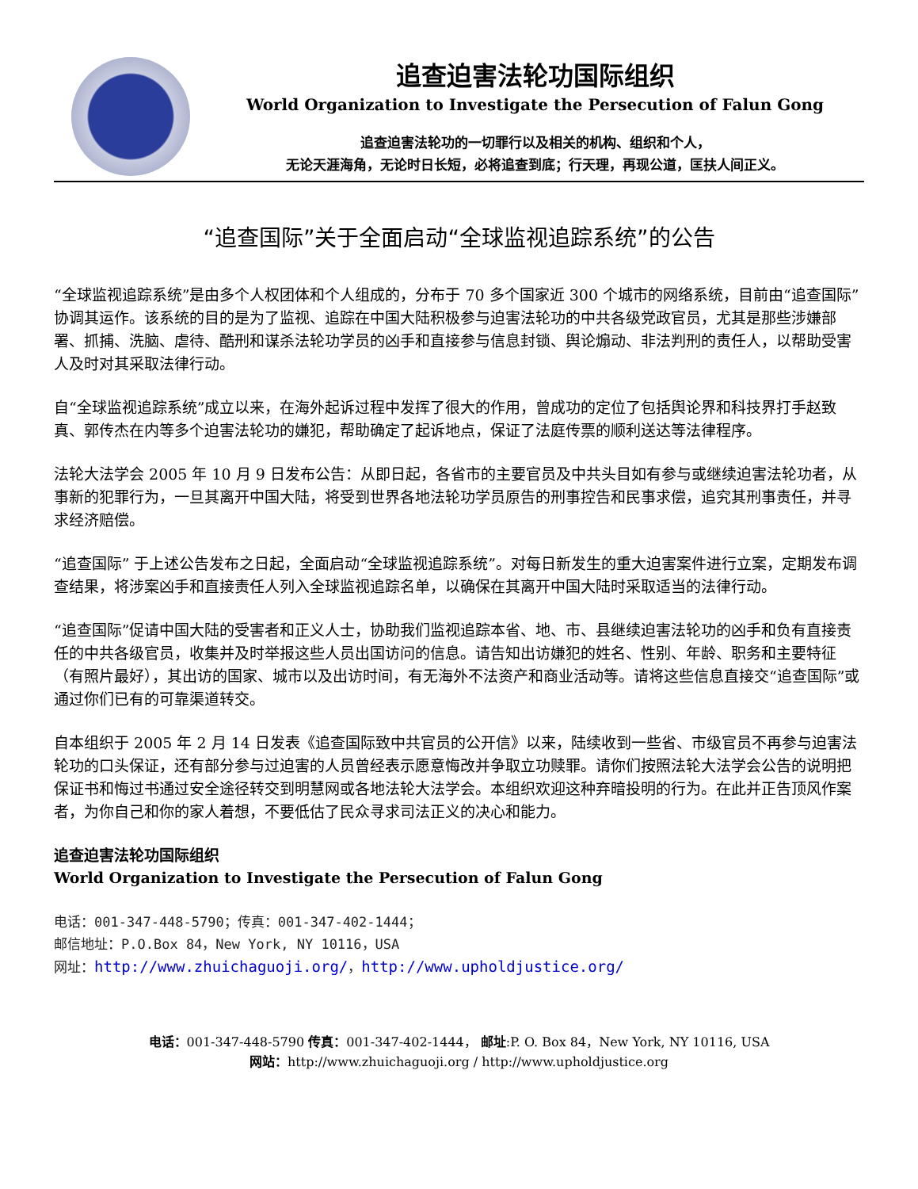追查迫害法轮功国际组织
World Organization to Investigate the Persecution of Falun Gong
追查迫害法轮功的一切罪行以及相关的机构、组织和个人，
无论天涯海角，无论时日长短，必将追查到底；行天理，再现公道，匡扶人间正义。
“追查国际”关于全面启动“全球监视追踪系统”的公告
“全球监视追踪系统”是由多个人权团体和个人组成的，分布于 70 多个国家近 300 个城市的网络系统，目前由“追查国际”协调其运作。该系统的目的是为了监视、追踪在中国大陆积极参与迫害法轮功的中共各级党政官员，尤其是那些涉嫌部署、抓捕、洗脑、虐待、酷刑和谋杀法轮功学员的凶手和直接参与信息封锁、舆论煽动、非法判刑的责任人，以帮助受害人及时对其采取法律行动。
自“全球监视追踪系统”成立以来，在海外起诉过程中发挥了很大的作用，曾成功的定位了包括舆论界和科技界打手赵致真、郭传杰在内等多个迫害法轮功的嫌犯，帮助确定了起诉地点，保证了法庭传票的顺利送达等法律程序。
法轮大法学会 2005 年 10 月 9 日发布公告：从即日起，各省市的主要官员及中共头目如有参与或继续迫害法轮功者，从事新的犯罪行为，一旦其离开中国大陆，将受到世界各地法轮功学员原告的刑事控告和民事求偿，追究其刑事责任，并寻求经济赔偿。
“追查国际” 于上述公告发布之日起，全面启动“全球监视追踪系统”。对每日新发生的重大迫害案件进行立案，定期发布调查结果，将涉案凶手和直接责任人列入全球监视追踪名单，以确保在其离开中国大陆时采取适当的法律行动。
“追查国际”促请中国大陆的受害者和正义人士，协助我们监视追踪本省、地、市、县继续迫害法轮功的凶手和负有直接责任的中共各级官员，收集并及时举报这些人员出国访问的信息。请告知出访嫌犯的姓名、性别、年龄、职务和主要特征（有照片最好），其出访的国家、城市以及出访时间，有无海外不法资产和商业活动等。请将这些信息直接交“追查国际”或通过你们已有的可靠渠道转交。
自本组织于 2005 年 2 月 14 日发表《追查国际致中共官员的公开信》以来，陆续收到一些省、市级官员不再参与迫害法轮功的口头保证，还有部分参与过迫害的人员曾经表示愿意悔改并争取立功赎罪。请你们按照法轮大法学会公告的说明把保证书和悔过书通过安全途径转交到明慧网或各地法轮大法学会。本组织欢迎这种弃暗投明的行为。在此并正告顶风作案者，为你自己和你的家人着想，不要低估了民众寻求司法正义的决心和能力。
追查迫害法轮功国际组织
World Organization to Investigate the Persecution of Falun Gong
电话：001-347-448-5790；传真：001-347-402-1444；
邮信地址：P.O.Box 84，New York, NY 10116，USA
网址：http://www.zhuichaguoji.org/，http://www.upholdjustice.org/
电话：001-347-448-5790 传真：001-347-402-1444， 邮址:P. O. Box 84，New York, NY 10116, USA
网站：http://www.zhuichaguoji.org / http://www.upholdjustice.org